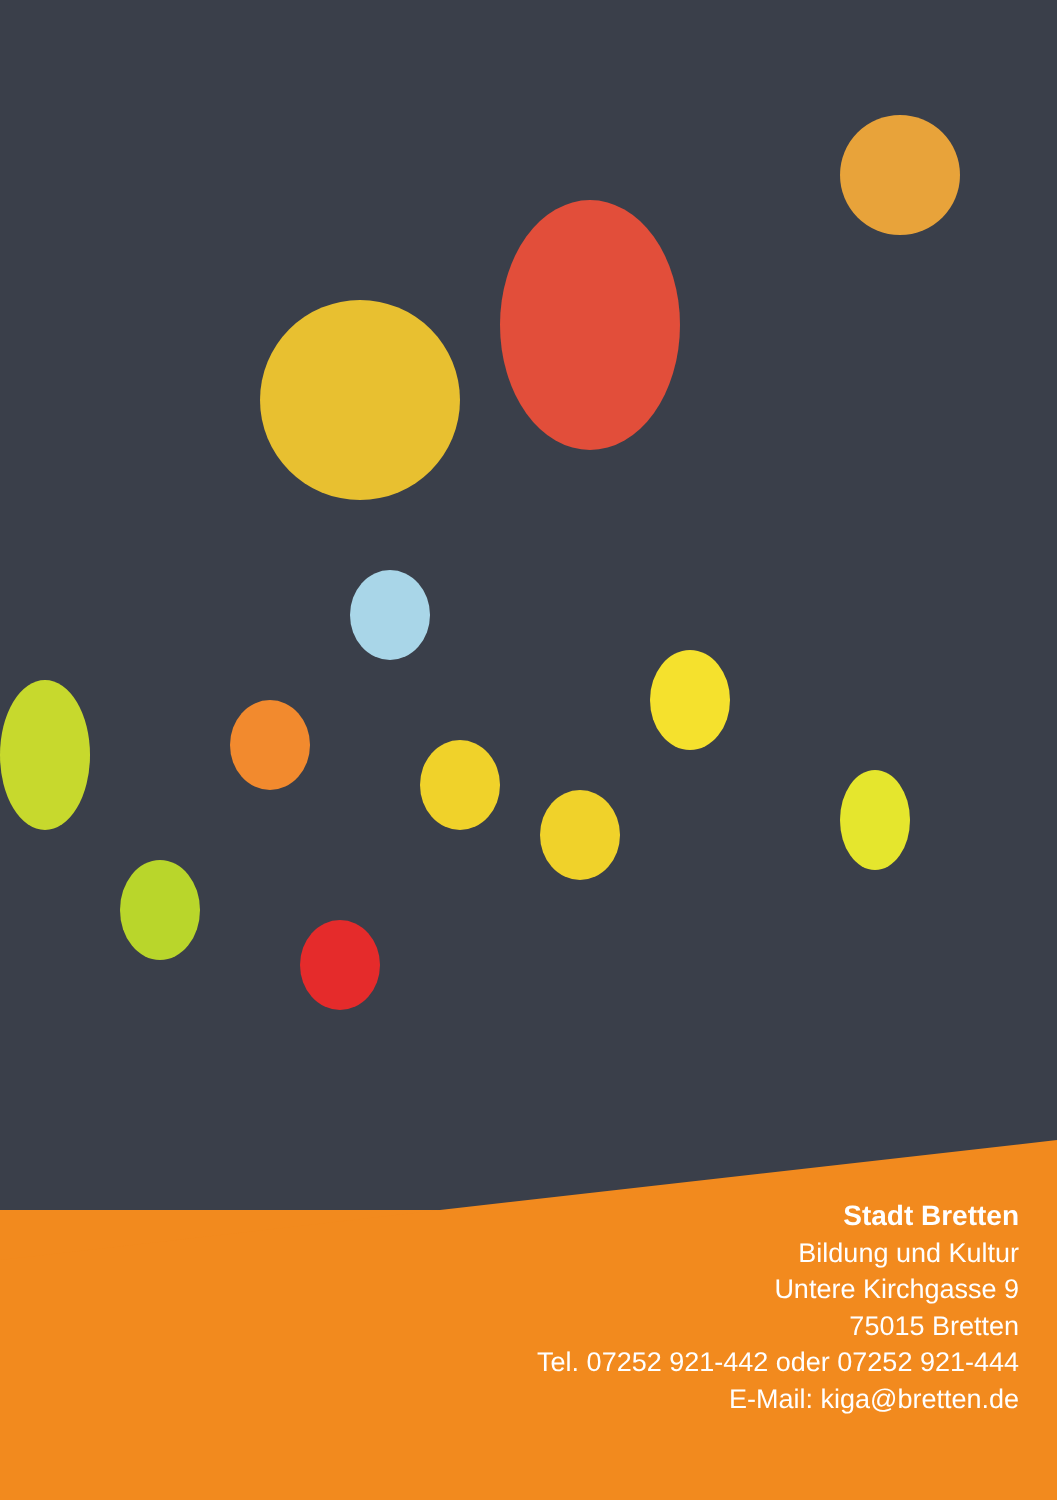Stadt Bretten
Bildung und Kultur
Untere Kirchgasse 9
75015 Bretten
Tel. 07252 921-442 oder 07252 921-444
E-Mail: kiga@bretten.de